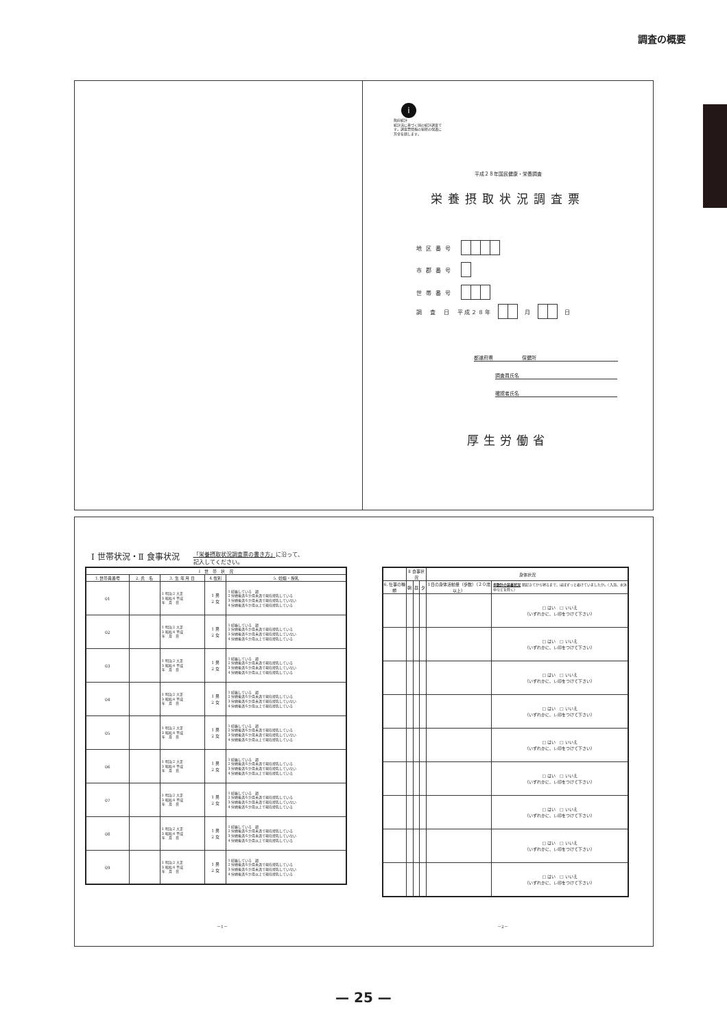調査の概要
i
政府統計
統計法に基づく国の統計調査です。調査票情報の秘密の保護に万全を期します。
平成２８年国民健康・栄養調査
栄養摂取状況調査票
地区番号
市郡番号
世帯番号
調　査　日　平成２８年 月 日
都道府県　　　　　　保健所
調査員氏名
確認者氏名
厚生労働省
Ⅰ 世帯状況・Ⅱ 食事状況 「栄養摂取状況調査票の書き方」に沿って、
記入してください。
| Ⅰ 世 帯 状 況 | | | | |
| --- | --- | --- | --- | --- |
| 1.世帯員番号 | 2. 氏 名 | 3. 生 年 月 日 | 4.性別 | 5. 妊娠・授乳 |
| 01 | | 1 明治 2 大正 3 昭和 4 平成 年 月 日 | 1 男 2 女 | 1 妊娠している 週 2 分娩後満６か月未満で現在授乳している 3 分娩後満６か月未満で現在授乳していない 4 分娩後満６か月以上で現在授乳している |
| 02 | | 1 明治 2 大正 3 昭和 4 平成 年 月 日 | 1 男 2 女 | 1 妊娠している 週 2 分娩後満６か月未満で現在授乳している 3 分娩後満６か月未満で現在授乳していない 4 分娩後満６か月以上で現在授乳している |
| 03 | | 1 明治 2 大正 3 昭和 4 平成 年 月 日 | 1 男 2 女 | 1 妊娠している 週 2 分娩後満６か月未満で現在授乳している 3 分娩後満６か月未満で現在授乳していない 4 分娩後満６か月以上で現在授乳している |
| 04 | | 1 明治 2 大正 3 昭和 4 平成 年 月 日 | 1 男 2 女 | 1 妊娠している 週 2 分娩後満６か月未満で現在授乳している 3 分娩後満６か月未満で現在授乳していない 4 分娩後満６か月以上で現在授乳している |
| 05 | | 1 明治 2 大正 3 昭和 4 平成 年 月 日 | 1 男 2 女 | 1 妊娠している 週 2 分娩後満６か月未満で現在授乳している 3 分娩後満６か月未満で現在授乳していない 4 分娩後満６か月以上で現在授乳している |
| 06 | | 1 明治 2 大正 3 昭和 4 平成 年 月 日 | 1 男 2 女 | 1 妊娠している 週 2 分娩後満６か月未満で現在授乳している 3 分娩後満６か月未満で現在授乳していない 4 分娩後満６か月以上で現在授乳している |
| 07 | | 1 明治 2 大正 3 昭和 4 平成 年 月 日 | 1 男 2 女 | 1 妊娠している 週 2 分娩後満６か月未満で現在授乳している 3 分娩後満６か月未満で現在授乳していない 4 分娩後満６か月以上で現在授乳している |
| 08 | | 1 明治 2 大正 3 昭和 4 平成 年 月 日 | 1 男 2 女 | 1 妊娠している 週 2 分娩後満６か月未満で現在授乳している 3 分娩後満６か月未満で現在授乳していない 4 分娩後満６か月以上で現在授乳している |
| 09 | | 1 明治 2 大正 3 昭和 4 平成 年 月 日 | 1 男 2 女 | 1 妊娠している 週 2 分娩後満６か月未満で現在授乳している 3 分娩後満６か月未満で現在授乳していない 4 分娩後満６か月以上で現在授乳している |
| | Ⅱ 食事状況 | | | 身体状況 | |
| --- | --- | --- | --- | --- | --- |
| 6. 仕事の種類 | 朝 | 昼 | 夕 | 1日の身体活動量（歩数）（２０歳以上） | 歩数計の装着状況 朝起きてから寝るまで、ほぼずっと着けていましたか。（入浴、水泳中などを除く） |
| | | | | | □ はい □ いいえ （いずれかに、レ印をつけて下さい） |
| | | | | | □ はい □ いいえ （いずれかに、レ印をつけて下さい） |
| | | | | | □ はい □ いいえ （いずれかに、レ印をつけて下さい） |
| | | | | | □ はい □ いいえ （いずれかに、レ印をつけて下さい） |
| | | | | | □ はい □ いいえ （いずれかに、レ印をつけて下さい） |
| | | | | | □ はい □ いいえ （いずれかに、レ印をつけて下さい） |
| | | | | | □ はい □ いいえ （いずれかに、レ印をつけて下さい） |
| | | | | | □ はい □ いいえ （いずれかに、レ印をつけて下さい） |
| | | | | | □ はい □ いいえ （いずれかに、レ印をつけて下さい） |
－1－ －2－
— 25 —